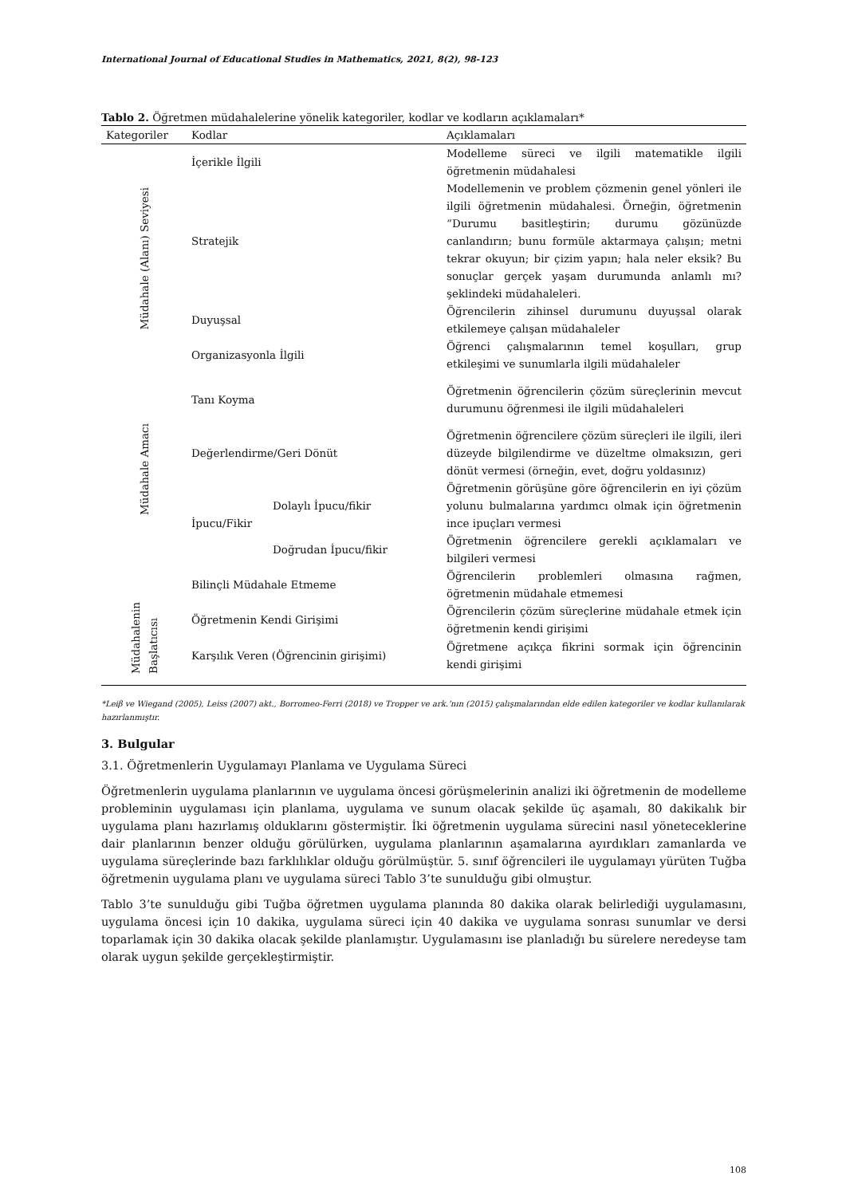International Journal of Educational Studies in Mathematics, 2021, 8(2), 98-123
Tablo 2. Öğretmen müdahalelerine yönelik kategoriler, kodlar ve kodların açıklamaları*
| Kategoriler | Kodlar | | Açıklamaları |
| --- | --- | --- | --- |
| Müdahale (Alanı) Seviyesi | İçerikle İlgili | | Modelleme süreci ve ilgili matematikle ilgili öğretmenin müdahalesi |
| | Stratejik | | Modellemenin ve problem çözmenin genel yönleri ile ilgili öğretmenin müdahalesi. Örneğin, öğretmenin “Durumu basitleştirin; durumu gözünüzde canlandırın; bunu formüle aktarmaya çalışın; metni tekrar okuyun; bir çizim yapın; hala neler eksik? Bu sonuçlar gerçek yaşam durumunda anlamlı mı? şeklindeki müdahaleleri. |
| | Duyuşsal | | Öğrencilerin zihinsel durumunu duyuşsal olarak etkilemeye çalışan müdahaleler |
| | Organizasyonla İlgili | | Öğrenci çalışmalarının temel koşulları, grup etkileşimi ve sunumlarla ilgili müdahaleler |
| Müdahale Amacı | Tanı Koyma | | Öğretmenin öğrencilerin çözüm süreçlerinin mevcut durumunu öğrenmesi ile ilgili müdahaleleri |
| | Değerlendirme/Geri Dönüt | | Öğretmenin öğrencilere çözüm süreçleri ile ilgili, ileri düzeyde bilgilendirme ve düzeltme olmaksızın, geri dönüt vermesi (örneğin, evet, doğru yoldasınız) |
| | İpucu/Fikir | Dolaylı İpucu/fikir | Öğretmenin görüşüne göre öğrencilerin en iyi çözüm yolunu bulmalarına yardımcı olmak için öğretmenin ince ipuçları vermesi |
| | | Doğrudan İpucu/fikir | Öğretmenin öğrencilere gerekli açıklamaları ve bilgileri vermesi |
| | Bilinçli Müdahale Etmeme | | Öğrencilerin problemleri olmasına rağmen, öğretmenin müdahale etmemesi |
| Müdahalenin Başlatıcısı | Öğretmenin Kendi Girişimi | | Öğrencilerin çözüm süreçlerine müdahale etmek için öğretmenin kendi girişimi |
| | Karşılık Veren (Öğrencinin girişimi) | | Öğretmene açıkça fikrini sormak için öğrencinin kendi girişimi |
*Leiβ ve Wiegand (2005), Leiss (2007) akt., Borromeo-Ferri (2018) ve Tropper ve ark.’nın (2015) çalışmalarından elde edilen kategoriler ve kodlar kullanılarak hazırlanmıştır.
3. Bulgular
3.1. Öğretmenlerin Uygulamayı Planlama ve Uygulama Süreci
Öğretmenlerin uygulama planlarının ve uygulama öncesi görüşmelerinin analizi iki öğretmenin de modelleme probleminin uygulaması için planlama, uygulama ve sunum olacak şekilde üç aşamalı, 80 dakikalık bir uygulama planı hazırlamış olduklarını göstermiştir. İki öğretmenin uygulama sürecini nasıl yöneteceklerine dair planlarının benzer olduğu görülürken, uygulama planlarının aşamalarına ayırdıkları zamanlarda ve uygulama süreçlerinde bazı farklılıklar olduğu görülmüştür. 5. sınıf öğrencileri ile uygulamayı yürüten Tuğba öğretmenin uygulama planı ve uygulama süreci Tablo 3’te sunulduğu gibi olmuştur.
Tablo 3’te sunulduğu gibi Tuğba öğretmen uygulama planında 80 dakika olarak belirlediği uygulamasını, uygulama öncesi için 10 dakika, uygulama süreci için 40 dakika ve uygulama sonrası sunumlar ve dersi toparlamak için 30 dakika olacak şekilde planlamıştır. Uygulamasını ise planladığı bu sürelere neredeyse tam olarak uygun şekilde gerçekleştirmiştir.
108